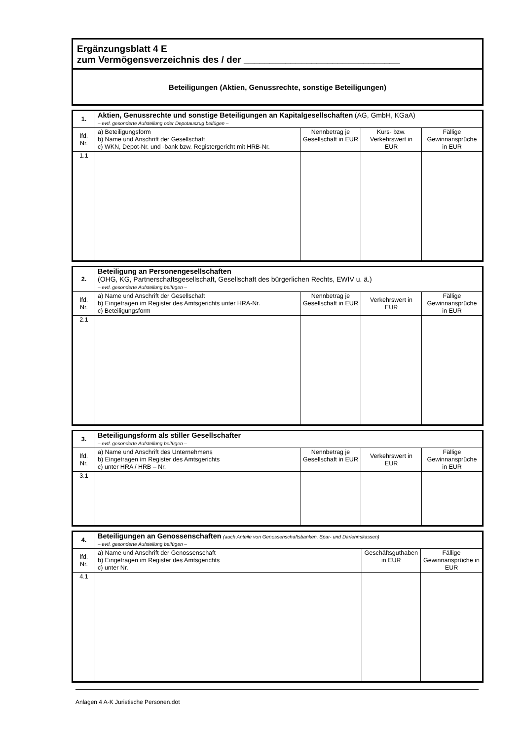Ergänzungsblatt 4 E
zum Vermögensverzeichnis des / der ______________________________
Beteiligungen (Aktien, Genussrechte, sonstige Beteiligungen)
| 1. | Aktien, Genussrechte und sonstige Beteiligungen an Kapitalgesellschaften (AG, GmbH, KGaA) – evtl. gesonderte Aufstellung oder Depotauszug beifügen – | | | |
| lfd. Nr. | a) Beteiligungsform b) Name und Anschrift der Gesellschaft c) WKN, Depot-Nr. und -bank bzw. Registergericht mit HRB-Nr. | Nennbetrag je Gesellschaft in EUR | Kurs- bzw. Verkehrswert in EUR | Fällige Gewinnansprüche in EUR |
| 1.1 | | | | |
| 2. | Beteiligung an Personengesellschaften (OHG, KG, Partnerschaftsgesellschaft, Gesellschaft des bürgerlichen Rechts, EWIV u. ä.) – evtl. gesonderte Aufstellung beifügen – | | | |
| lfd. Nr. | a) Name und Anschrift der Gesellschaft b) Eingetragen im Register des Amtsgerichts unter HRA-Nr. c) Beteiligungsform | Nennbetrag je Gesellschaft in EUR | Verkehrswert in EUR | Fällige Gewinnansprüche in EUR |
| 2.1 | | | | |
| 3. | Beteiligungsform als stiller Gesellschafter – evtl. gesonderte Aufstellung beifügen – | | | |
| lfd. Nr. | a) Name und Anschrift des Unternehmens b) Eingetragen im Register des Amtsgerichts c) unter HRA / HRB – Nr. | Nennbetrag je Gesellschaft in EUR | Verkehrswert in EUR | Fällige Gewinnansprüche in EUR |
| 3.1 | | | | |
| 4. | Beteiligungen an Genossenschaften (auch Anteile von Genossenschaftsbanken, Spar- und Darlehnskassen) – evtl. gesonderte Aufstellung beifügen – | | |
| lfd. Nr. | a) Name und Anschrift der Genossenschaft b) Eingetragen im Register des Amtsgerichts c) unter Nr. | Geschäftsguthaben in EUR | Fällige Gewinnansprüche in EUR |
| 4.1 | | | |
Anlagen 4 A-K Juristische Personen.dot